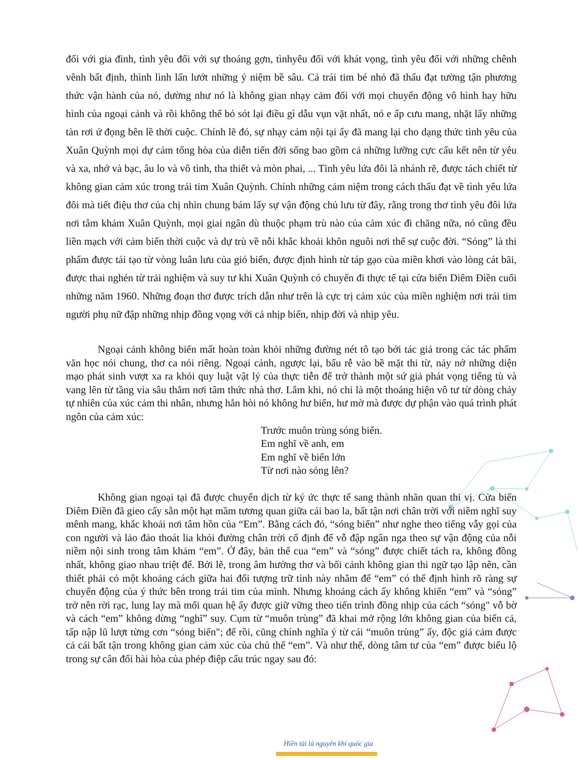đối với gia đình, tình yêu đối với sự thoáng gợn, tìnhyêu đối với khát vọng, tình yêu đối với những chênh vênh bất định, thình lình lấn lướt những ý niệm bề sâu. Cả trái tim bé nhỏ đã thấu đạt tường tận phương thức vận hành của nó, dường như nó là không gian nhạy cảm đối với mọi chuyển động vô hình hay hữu hình của ngoại cảnh và rồi không thể bỏ sót lại điều gì dẫu vụn vặt nhất, nó e ấp cưu mang, nhặt lấy những tàn rơi ứ đọng bên lề thời cuộc. Chính lẽ đó, sự nhạy cảm nội tại ấy đã mang lại cho dạng thức tình yêu của Xuân Quỳnh mọi dự cảm tổng hòa của diễn tiến đời sống bao gồm cả những lưỡng cực cấu kết nên từ yêu và xa, nhớ và bạc, âu lo và vô tình, tha thiết và mòn phai, ... Tình yêu lứa đôi là nhánh rẽ, được tách chiết từ không gian cảm xúc trong trái tim Xuân Quỳnh. Chính những cảm niệm trong cách thấu đạt về tình yêu lứa đôi mà tiết điệu thơ của chị nhìn chung bám lấy sự vận động chủ lưu từ đây, rằng trong thơ tình yêu đôi lứa nơi tâm khảm Xuân Quỳnh, mọi giai ngân dù thuộc phạm trù nào của cảm xúc đi chăng nữa, nó cũng đều liền mạch với cảm biến thời cuộc và dự trù về nỗi khắc khoải khôn nguôi nơi thế sự cuộc đời. “Sóng” là thi phẩm được tái tạo từ vòng luân lưu của gió biển, được định hình từ táp gạo của miền khơi vào lòng cát bãi, được thai nghén từ trải nghiệm và suy tư khi Xuân Quỳnh có chuyến đi thực tế tại cửa biển Diêm Điền cuối những năm 1960. Những đoạn thơ được trích dẫn như trên là cực trị cảm xúc của miền nghiệm nơi trái tim người phụ nữ đập những nhịp đồng vọng với cả nhịp biển, nhịp đời và nhịp yêu.
Ngoại cảnh không biến mất hoàn toàn khỏi những đường nét tô tạo bởi tác giả trong các tác phẩm văn học nói chung, thơ ca nói riêng. Ngoại cảnh, ngược lại, bấu rễ vào bề mặt thi từ, nảy nở những diện mạo phát sinh vượt xa ra khỏi quy luật vật lý của thực tiễn để trở thành một sứ giả phát vọng tiếng tù và vang lên từ tầng vỉa sâu thẳm nơi tâm thức nhà thơ. Lắm khi, nó chỉ là một thoáng hiện vô tư từ dòng chảy tự nhiên của xúc cảm thi nhân, nhưng hẳn hòi nó không hư biến, hư mờ mà được dự phận vào quá trình phát ngôn của cảm xúc:
Trước muôn trùng sóng biển.
Em nghĩ về anh, em
Em nghĩ về biển lớn
Từ nơi nào sóng lên?
Không gian ngoại tại đã được chuyển dịch từ ký ức thực tế sang thành nhãn quan thi vị. Cửa biển Diêm Điền đã gieo cấy sẵn một hạt mầm tương quan giữa cái bao la, bất tận nơi chân trời với niềm nghĩ suy mênh mang, khắc khoải nơi tâm hồn của “Em”. Bằng cách đó, “sóng biển” như nghe theo tiếng vẫy gọi của con người và lảo đảo thoát lia khỏi đường chân trời cố định để vỗ đập ngân nga theo sự vận động của nỗi niềm nội sinh trong tâm khảm “em”. Ở đây, bản thể cua “em” và “sóng” được chiết tách ra, không đồng nhất, không giao nhau triệt để. Bởi lẽ, trong âm hưởng thơ và bối cảnh không gian thi ngữ tạo lập nên, cần thiết phải có một khoảng cách giữa hai đối tượng trữ tình này nhằm để “em” có thể định hình rõ ràng sự chuyển động của ý thức bên trong trái tim của mình. Nhưng khoảng cách ấy không khiến “em” và “sóng” trở nên rời rạc, lung lay mà mối quan hệ ấy được giữ vững theo tiến trình đồng nhịp của cách “sóng" vỗ bờ và cách “em” không dừng “nghĩ” suy. Cụm từ “muôn trùng” đã khai mở rộng lớn không gian của biển cả, tấp nập lũ lượt từng cơn “sóng biển"; để rồi, cũng chính nghĩa ý từ cái “muôn trùng” ấy, độc giả cảm được cả cái bất tận trong không gian cảm xúc của chủ thể “em”. Và như thế, dòng tâm tư của “em” được biểu lộ trong sự cân đối hài hòa của phép điệp cấu trúc ngay sau đó:
Hiền tài là nguyên khí quốc gia